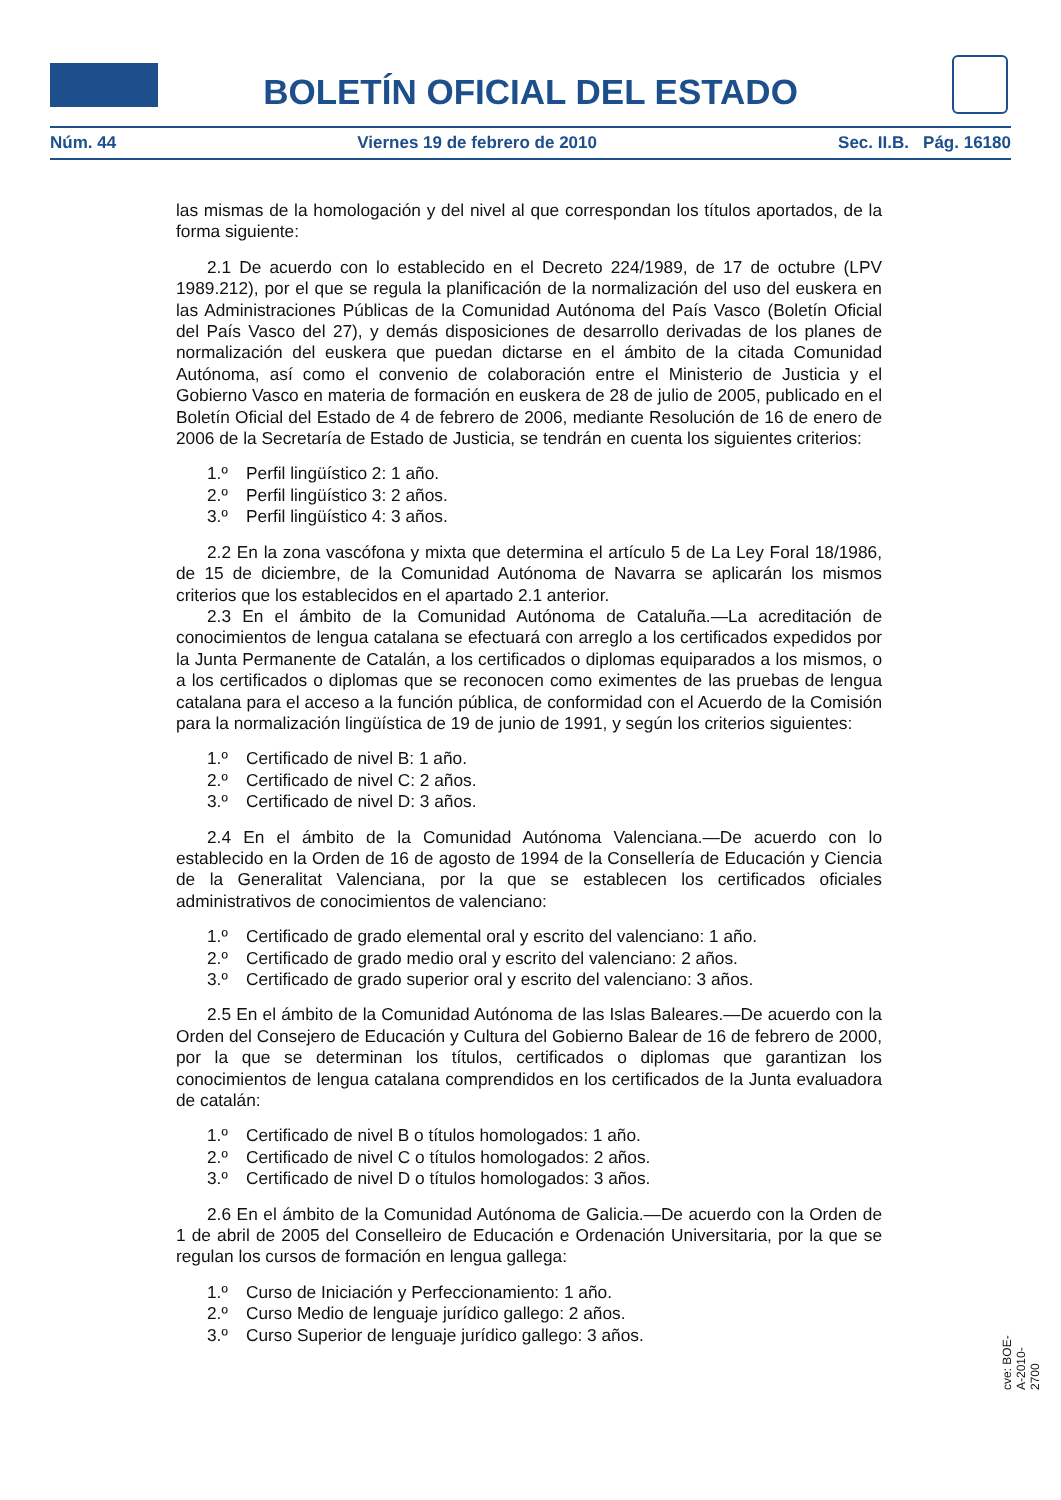BOLETÍN OFICIAL DEL ESTADO
Núm. 44 Viernes 19 de febrero de 2010 Sec. II.B. Pág. 16180
las mismas de la homologación y del nivel al que correspondan los títulos aportados, de la forma siguiente:
2.1 De acuerdo con lo establecido en el Decreto 224/1989, de 17 de octubre (LPV 1989.212), por el que se regula la planificación de la normalización del uso del euskera en las Administraciones Públicas de la Comunidad Autónoma del País Vasco (Boletín Oficial del País Vasco del 27), y demás disposiciones de desarrollo derivadas de los planes de normalización del euskera que puedan dictarse en el ámbito de la citada Comunidad Autónoma, así como el convenio de colaboración entre el Ministerio de Justicia y el Gobierno Vasco en materia de formación en euskera de 28 de julio de 2005, publicado en el Boletín Oficial del Estado de 4 de febrero de 2006, mediante Resolución de 16 de enero de 2006 de la Secretaría de Estado de Justicia, se tendrán en cuenta los siguientes criterios:
1.º Perfil lingüístico 2: 1 año.
2.º Perfil lingüístico 3: 2 años.
3.º Perfil lingüístico 4: 3 años.
2.2 En la zona vascófona y mixta que determina el artículo 5 de La Ley Foral 18/1986, de 15 de diciembre, de la Comunidad Autónoma de Navarra se aplicarán los mismos criterios que los establecidos en el apartado 2.1 anterior.
2.3 En el ámbito de la Comunidad Autónoma de Cataluña.—La acreditación de conocimientos de lengua catalana se efectuará con arreglo a los certificados expedidos por la Junta Permanente de Catalán, a los certificados o diplomas equiparados a los mismos, o a los certificados o diplomas que se reconocen como eximentes de las pruebas de lengua catalana para el acceso a la función pública, de conformidad con el Acuerdo de la Comisión para la normalización lingüística de 19 de junio de 1991, y según los criterios siguientes:
1.º Certificado de nivel B: 1 año.
2.º Certificado de nivel C: 2 años.
3.º Certificado de nivel D: 3 años.
2.4 En el ámbito de la Comunidad Autónoma Valenciana.—De acuerdo con lo establecido en la Orden de 16 de agosto de 1994 de la Consellería de Educación y Ciencia de la Generalitat Valenciana, por la que se establecen los certificados oficiales administrativos de conocimientos de valenciano:
1.º Certificado de grado elemental oral y escrito del valenciano: 1 año.
2.º Certificado de grado medio oral y escrito del valenciano: 2 años.
3.º Certificado de grado superior oral y escrito del valenciano: 3 años.
2.5 En el ámbito de la Comunidad Autónoma de las Islas Baleares.—De acuerdo con la Orden del Consejero de Educación y Cultura del Gobierno Balear de 16 de febrero de 2000, por la que se determinan los títulos, certificados o diplomas que garantizan los conocimientos de lengua catalana comprendidos en los certificados de la Junta evaluadora de catalán:
1.º Certificado de nivel B o títulos homologados: 1 año.
2.º Certificado de nivel C o títulos homologados: 2 años.
3.º Certificado de nivel D o títulos homologados: 3 años.
2.6 En el ámbito de la Comunidad Autónoma de Galicia.—De acuerdo con la Orden de 1 de abril de 2005 del Conselleiro de Educación e Ordenación Universitaria, por la que se regulan los cursos de formación en lengua gallega:
1.º Curso de Iniciación y Perfeccionamiento: 1 año.
2.º Curso Medio de lenguaje jurídico gallego: 2 años.
3.º Curso Superior de lenguaje jurídico gallego: 3 años.
cve: BOE-A-2010-2700